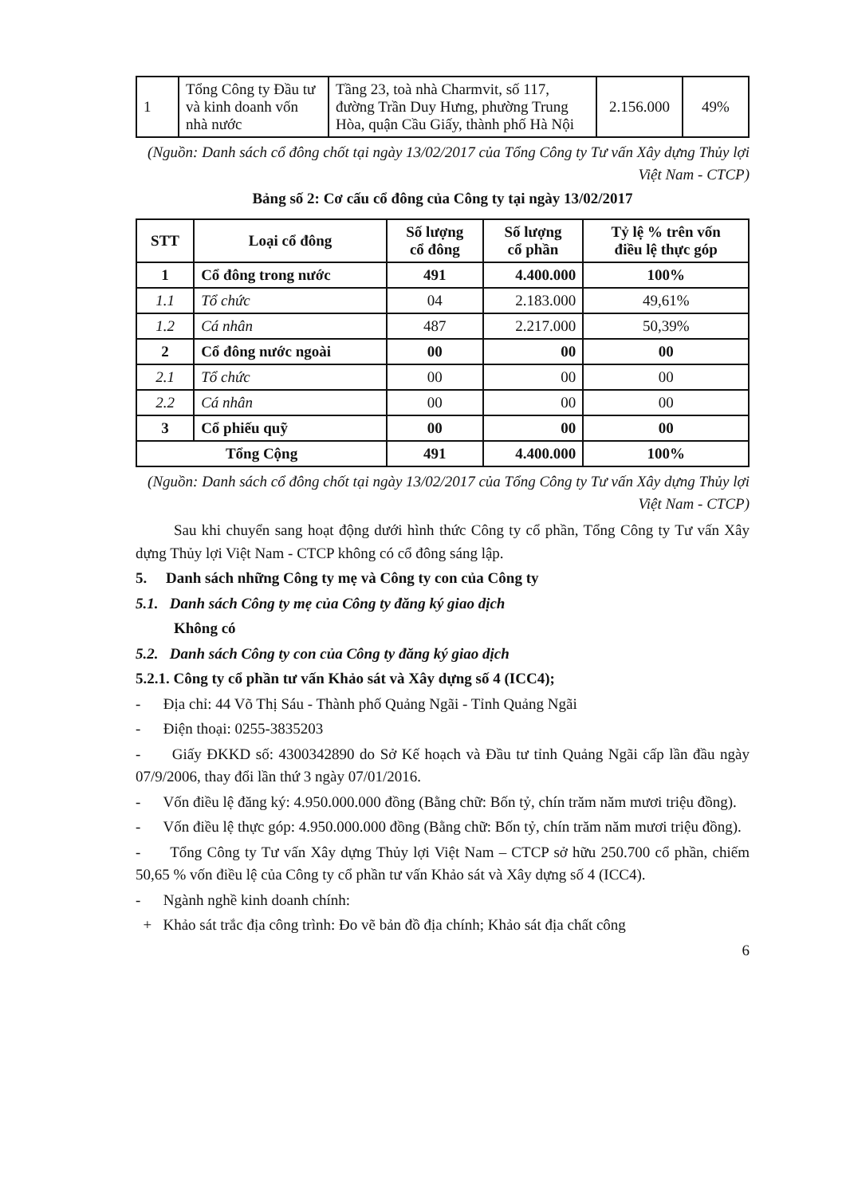| 1 | Tổng Công ty Đầu tư và kinh doanh vốn nhà nước | Tầng 23, toà nhà Charmvit, số 117, đường Trần Duy Hưng, phường Trung Hòa, quận Cầu Giấy, thành phố Hà Nội | 2.156.000 | 49% |
(Nguồn: Danh sách cổ đông chốt tại ngày 13/02/2017 của Tổng Công ty Tư vấn Xây dựng Thủy lợi Việt Nam - CTCP)
Bảng số 2: Cơ cấu cổ đông của Công ty tại ngày 13/02/2017
| STT | Loại cổ đông | Số lượng cổ đông | Số lượng cổ phần | Tỷ lệ % trên vốn điều lệ thực góp |
| --- | --- | --- | --- | --- |
| 1 | Cổ đông trong nước | 491 | 4.400.000 | 100% |
| 1.1 | Tổ chức | 04 | 2.183.000 | 49,61% |
| 1.2 | Cá nhân | 487 | 2.217.000 | 50,39% |
| 2 | Cổ đông nước ngoài | 00 | 00 | 00 |
| 2.1 | Tổ chức | 00 | 00 | 00 |
| 2.2 | Cá nhân | 00 | 00 | 00 |
| 3 | Cổ phiếu quỹ | 00 | 00 | 00 |
| Tổng Cộng | | 491 | 4.400.000 | 100% |
(Nguồn: Danh sách cổ đông chốt tại ngày 13/02/2017 của Tổng Công ty Tư vấn Xây dựng Thủy lợi Việt Nam - CTCP)
Sau khi chuyển sang hoạt động dưới hình thức Công ty cổ phần, Tổng Công ty Tư vấn Xây dựng Thủy lợi Việt Nam - CTCP không có cổ đông sáng lập.
5. Danh sách những Công ty mẹ và Công ty con của Công ty
5.1. Danh sách Công ty mẹ của Công ty đăng ký giao dịch
Không có
5.2. Danh sách Công ty con của Công ty đăng ký giao dịch
5.2.1. Công ty cổ phần tư vấn Khảo sát và Xây dựng số 4 (ICC4);
- Địa chỉ: 44 Võ Thị Sáu - Thành phố Quảng Ngãi - Tỉnh Quảng Ngãi
- Điện thoại: 0255-3835203
- Giấy ĐKKD số: 4300342890 do Sở Kế hoạch và Đầu tư tỉnh Quảng Ngãi cấp lần đầu ngày 07/9/2006, thay đổi lần thứ 3 ngày 07/01/2016.
- Vốn điều lệ đăng ký: 4.950.000.000 đồng (Bằng chữ: Bốn tỷ, chín trăm năm mươi triệu đồng).
- Vốn điều lệ thực góp: 4.950.000.000 đồng (Bằng chữ: Bốn tỷ, chín trăm năm mươi triệu đồng).
- Tổng Công ty Tư vấn Xây dựng Thủy lợi Việt Nam – CTCP sở hữu 250.700 cổ phần, chiếm 50,65 % vốn điều lệ của Công ty cổ phần tư vấn Khảo sát và Xây dựng số 4 (ICC4).
- Ngành nghề kinh doanh chính:
+ Khảo sát trắc địa công trình: Đo vẽ bản đồ địa chính; Khảo sát địa chất công
6